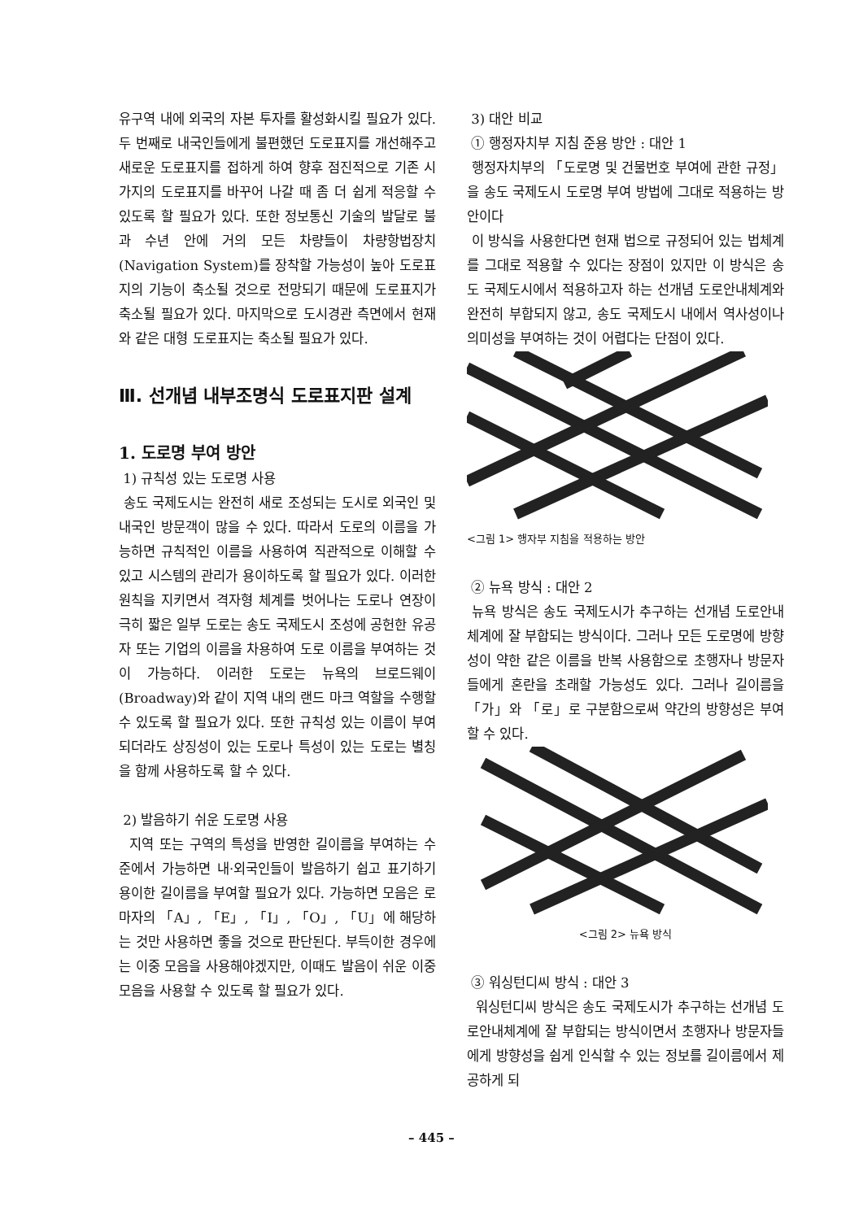유구역 내에 외국의 자본 투자를 활성화시킬 필요가 있다. 두 번째로 내국인들에게 불편했던 도로표지를 개선해주고 새로운 도로표지를 접하게 하여 향후 점진적으로 기존 시가지의 도로표지를 바꾸어 나갈 때 좀 더 쉽게 적응할 수 있도록 할 필요가 있다. 또한 정보통신 기술의 발달로 불과 수년 안에 거의 모든 차량들이 차량항법장치(Navigation System)를 장착할 가능성이 높아 도로표지의 기능이 축소될 것으로 전망되기 때문에 도로표지가 축소될 필요가 있다. 마지막으로 도시경관 측면에서 현재와 같은 대형 도로표지는 축소될 필요가 있다.
Ⅲ. 선개념 내부조명식 도로표지판 설계
1. 도로명 부여 방안
1) 규칙성 있는 도로명 사용
송도 국제도시는 완전히 새로 조성되는 도시로 외국인 및 내국인 방문객이 많을 수 있다. 따라서 도로의 이름을 가능하면 규칙적인 이름을 사용하여 직관적으로 이해할 수 있고 시스템의 관리가 용이하도록 할 필요가 있다. 이러한 원칙을 지키면서 격자형 체계를 벗어나는 도로나 연장이 극히 짧은 일부 도로는 송도 국제도시 조성에 공헌한 유공자 또는 기업의 이름을 차용하여 도로 이름을 부여하는 것이 가능하다. 이러한 도로는 뉴욕의 브로드웨이(Broadway)와 같이 지역 내의 랜드 마크 역할을 수행할 수 있도록 할 필요가 있다. 또한 규칙성 있는 이름이 부여되더라도 상징성이 있는 도로나 특성이 있는 도로는 별칭을 함께 사용하도록 할 수 있다.
2) 발음하기 쉬운 도로명 사용
지역 또는 구역의 특성을 반영한 길이름을 부여하는 수준에서 가능하면 내·외국인들이 발음하기 쉽고 표기하기 용이한 길이름을 부여할 필요가 있다. 가능하면 모음은 로마자의 「A」, 「E」, 「I」, 「O」, 「U」에 해당하는 것만 사용하면 좋을 것으로 판단된다. 부득이한 경우에는 이중 모음을 사용해야겠지만, 이때도 발음이 쉬운 이중 모음을 사용할 수 있도록 할 필요가 있다.
3) 대안 비교
① 행정자치부 지침 준용 방안 : 대안 1
행정자치부의 「도로명 및 건물번호 부여에 관한 규정」을 송도 국제도시 도로명 부여 방법에 그대로 적용하는 방안이다
이 방식을 사용한다면 현재 법으로 규정되어 있는 법체계를 그대로 적용할 수 있다는 장점이 있지만 이 방식은 송도 국제도시에서 적용하고자 하는 선개념 도로안내체계와 완전히 부합되지 않고, 송도 국제도시 내에서 역사성이나 의미성을 부여하는 것이 어렵다는 단점이 있다.
<그림 1> 행자부 지침을 적용하는 방안
② 뉴욕 방식 : 대안 2
뉴욕 방식은 송도 국제도시가 추구하는 선개념 도로안내체계에 잘 부합되는 방식이다. 그러나 모든 도로명에 방향성이 약한 같은 이름을 반복 사용함으로 초행자나 방문자들에게 혼란을 초래할 가능성도 있다. 그러나 길이름을 「가」와 「로」로 구분함으로써 약간의 방향성은 부여할 수 있다.
<그림 2> 뉴욕 방식
③ 워싱턴디씨 방식 : 대안 3
워싱턴디씨 방식은 송도 국제도시가 추구하는 선개념 도로안내체계에 잘 부합되는 방식이면서 초행자나 방문자들에게 방향성을 쉽게 인식할 수 있는 정보를 길이름에서 제공하게 되
– 445 –